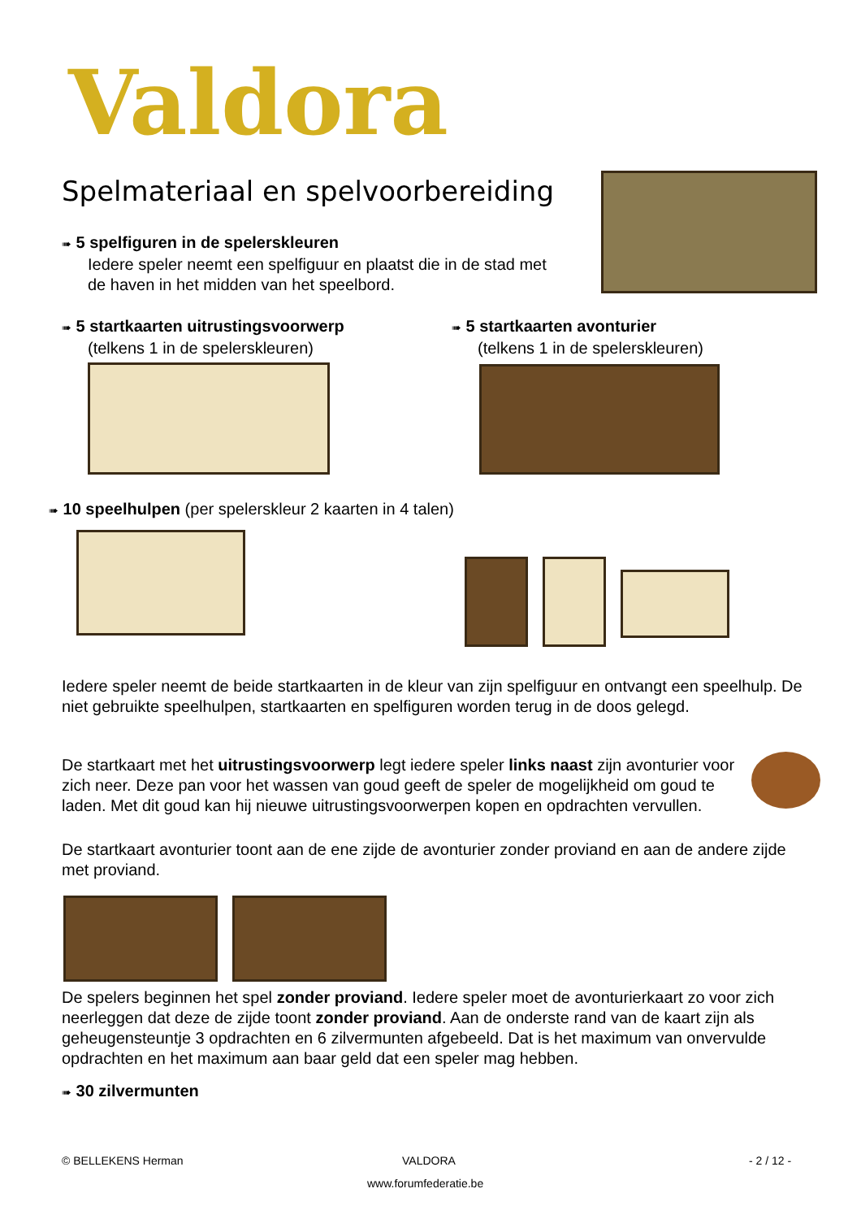Valdora
Spelmateriaal en spelvoorbereiding
➠ 5 spelfiguren in de spelerskleuren
Iedere speler neemt een spelfiguur en plaatst die in de stad met
de haven in het midden van het speelbord.
➠ 5 startkaarten uitrustingsvoorwerp
(telkens 1 in de spelerskleuren)
➠ 5 startkaarten avonturier
(telkens 1 in de spelerskleuren)
➠ 10 speelhulpen (per spelerskleur 2 kaarten in 4 talen)
Iedere speler neemt de beide startkaarten in de kleur van zijn spelfiguur en ontvangt een speelhulp. De niet gebruikte speelhulpen, startkaarten en spelfiguren worden terug in de doos gelegd.
De startkaart met het uitrustingsvoorwerp legt iedere speler links naast zijn avonturier voor zich neer. Deze pan voor het wassen van goud geeft de speler de mogelijkheid om goud te laden. Met dit goud kan hij nieuwe uitrustingsvoorwerpen kopen en opdrachten vervullen.
De startkaart avonturier toont aan de ene zijde de avonturier zonder proviand en aan de andere zijde met proviand.
De spelers beginnen het spel zonder proviand. Iedere speler moet de avonturierkaart zo voor zich neerleggen dat deze de zijde toont zonder proviand. Aan de onderste rand van de kaart zijn als geheugensteuntje 3 opdrachten en 6 zilvermunten afgebeeld. Dat is het maximum van onvervulde opdrachten en het maximum aan baar geld dat een speler mag hebben.
➠ 30 zilvermunten
© BELLEKENS Herman VALDORA - 2 / 12 -
www.forumfederatie.be